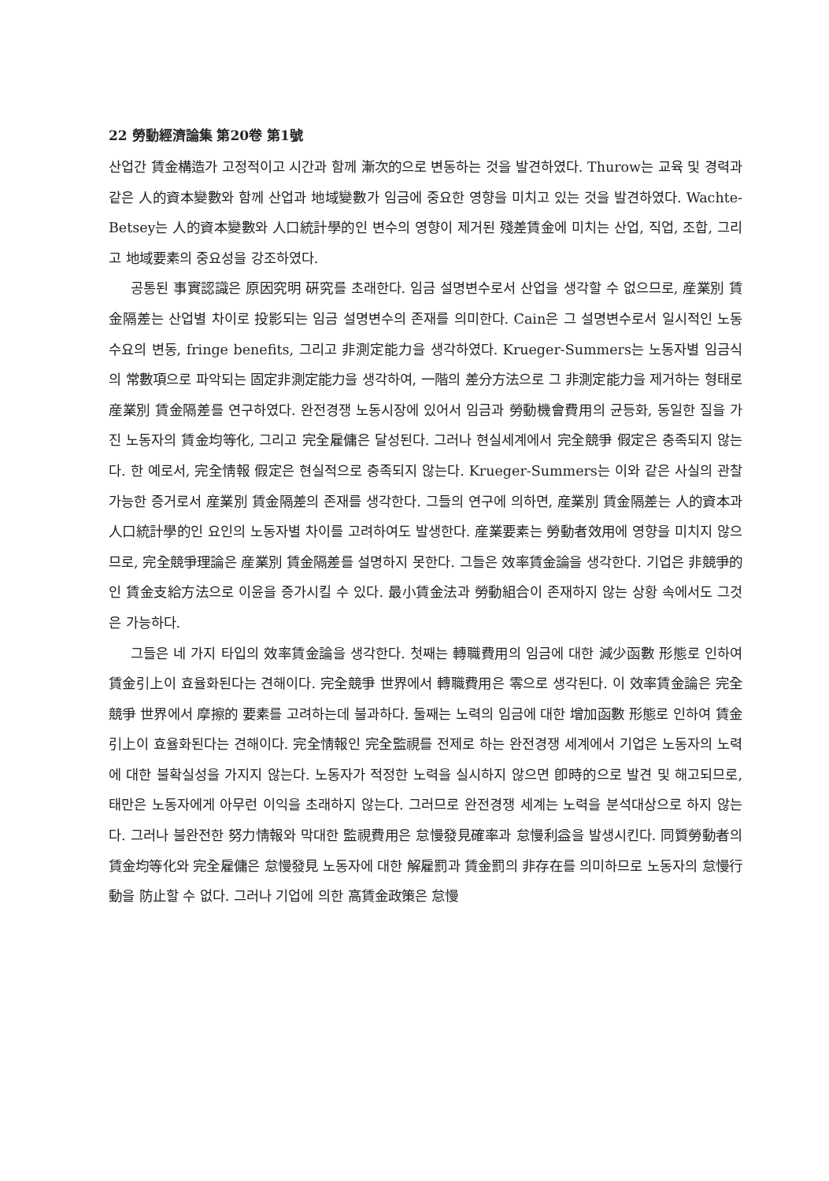22 勞動經濟論集 第20卷 第1號
산업간 賃金構造가 고정적이고 시간과 함께 漸次的으로 변동하는 것을 발견하였다. Thurow는 교육 및 경력과 같은 人的資本變數와 함께 산업과 地域變數가 임금에 중요한 영향을 미치고 있는 것을 발견하였다. Wachte-Betsey는 人的資本變數와 人口統計學的인 변수의 영향이 제거된 殘差賃金에 미치는 산업, 직업, 조합, 그리고 地域要素의 중요성을 강조하였다.
공통된 事實認識은 原因究明 硏究를 초래한다. 임금 설명변수로서 산업을 생각할 수 없으므로, 産業別 賃金隔差는 산업별 차이로 投影되는 임금 설명변수의 존재를 의미한다. Cain은 그 설명변수로서 일시적인 노동수요의 변동, fringe benefits, 그리고 非測定能力을 생각하였다. Krueger-Summers는 노동자별 임금식의 常數項으로 파악되는 固定非測定能力을 생각하여, 一階의 差分方法으로 그 非測定能力을 제거하는 형태로 産業別 賃金隔差를 연구하였다. 완전경쟁 노동시장에 있어서 임금과 勞動機會費用의 균등화, 동일한 질을 가진 노동자의 賃金均等化, 그리고 完全雇傭은 달성된다. 그러나 현실세계에서 完全競爭 假定은 충족되지 않는다. 한 예로서, 完全情報 假定은 현실적으로 충족되지 않는다. Krueger-Summers는 이와 같은 사실의 관찰가능한 증거로서 産業別 賃金隔差의 존재를 생각한다. 그들의 연구에 의하면, 産業別 賃金隔差는 人的資本과 人口統計學的인 요인의 노동자별 차이를 고려하여도 발생한다. 産業要素는 勞動者效用에 영향을 미치지 않으므로, 完全競爭理論은 産業別 賃金隔差를 설명하지 못한다. 그들은 效率賃金論을 생각한다. 기업은 非競爭的인 賃金支給方法으로 이윤을 증가시킬 수 있다. 最小賃金法과 勞動組合이 존재하지 않는 상황 속에서도 그것은 가능하다.
그들은 네 가지 타입의 效率賃金論을 생각한다. 첫째는 轉職費用의 임금에 대한 減少函數 形態로 인하여 賃金引上이 효율화된다는 견해이다. 完全競爭 世界에서 轉職費用은 零으로 생각된다. 이 效率賃金論은 完全競爭 世界에서 摩擦的 要素를 고려하는데 불과하다. 둘째는 노력의 임금에 대한 增加函數 形態로 인하여 賃金引上이 효율화된다는 견해이다. 完全情報인 完全監視를 전제로 하는 완전경쟁 세계에서 기업은 노동자의 노력에 대한 불확실성을 가지지 않는다. 노동자가 적정한 노력을 실시하지 않으면 卽時的으로 발견 및 해고되므로, 태만은 노동자에게 아무런 이익을 초래하지 않는다. 그러므로 완전경쟁 세계는 노력을 분석대상으로 하지 않는다. 그러나 불완전한 努力情報와 막대한 監視費用은 怠慢發見確率과 怠慢利益을 발생시킨다. 同質勞動者의 賃金均等化와 完全雇傭은 怠慢發見 노동자에 대한 解雇罰과 賃金罰의 非存在를 의미하므로 노동자의 怠慢行動을 防止할 수 없다. 그러나 기업에 의한 高賃金政策은 怠慢